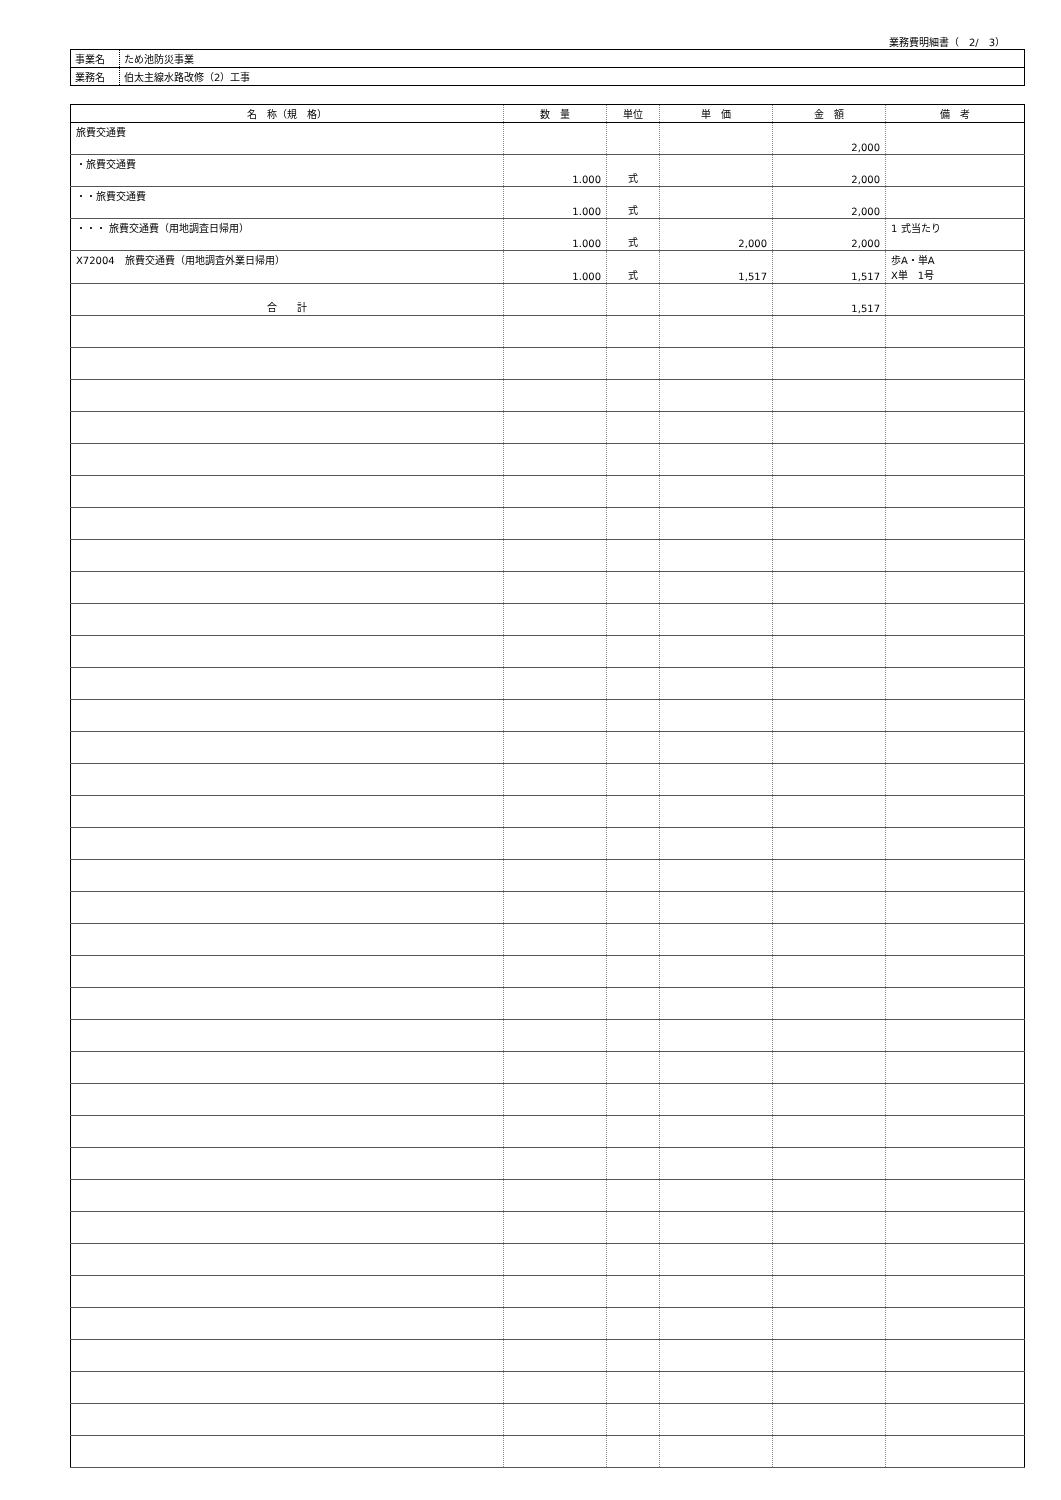業務費明細書（　2/　3）
| 事業名 | ため池防災事業 |
| 業務名 | 伯太主線水路改修（2）工事 |
| 名 称（規 格） | 数 量 | 単位 | 単 価 | 金 額 | 備 考 |
| --- | --- | --- | --- | --- | --- |
| 旅費交通費 | | | | 2,000 | |
| ・旅費交通費 | 1.000 | 式 | | 2,000 | |
| ・・旅費交通費 | 1.000 | 式 | | 2,000 | |
| ・・・ 旅費交通費（用地調査日帰用） | 1.000 | 式 | 2,000 | 2,000 | 1 式当たり |
| X72004 旅費交通費（用地調査外業日帰用） | 1.000 | 式 | 1,517 | 1,517 | 歩A・単A X単 1号 |
| 合 計 | | | | 1,517 | |